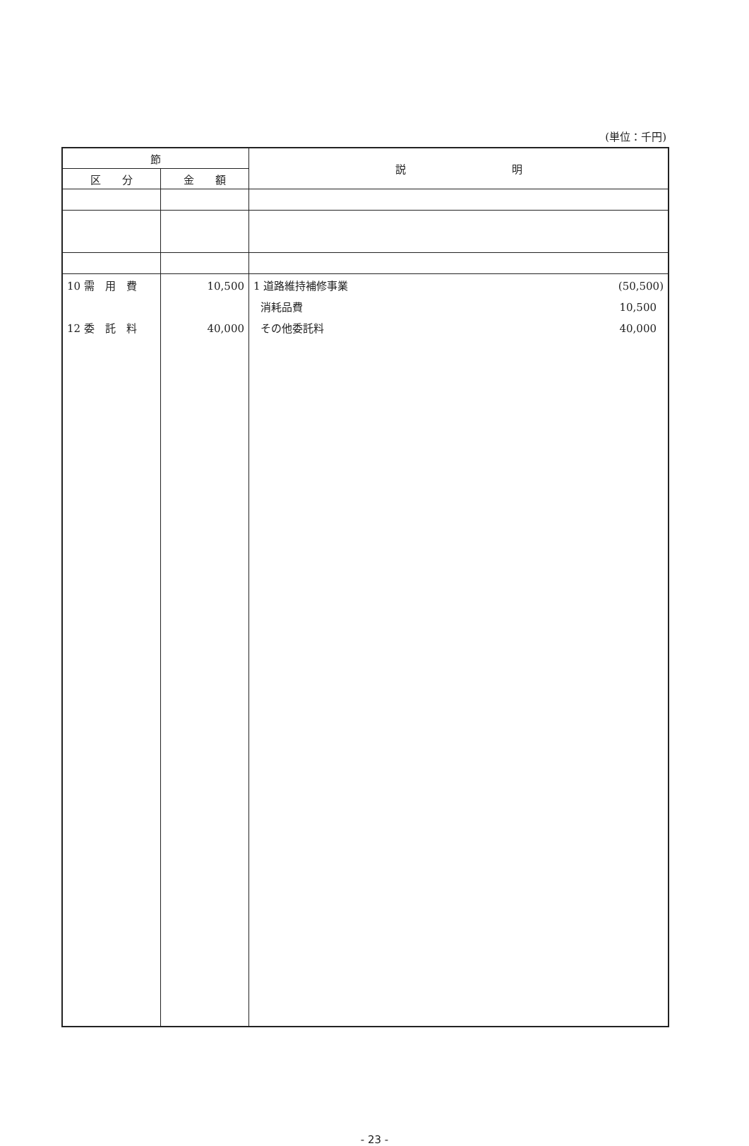(単位：千円)
| 節 | | 説 明 |
| --- | --- | --- |
| 区 分 | 金 額 | |
| 10 需 用 費 12 委 託 料 | 10,500 40,000 | 1 道路維持補修事業 (50,500) 消耗品費 10,500 その他委託料 40,000 |
- 23 -